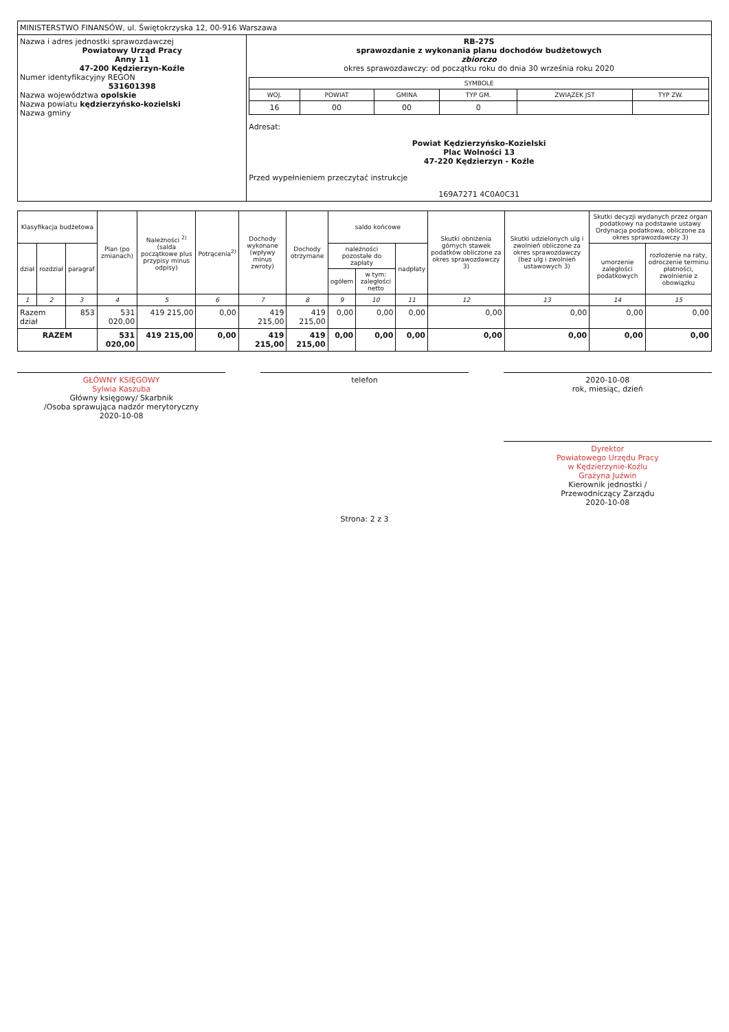| MINISTERSTWO FINANSÓW, ul. Świętokrzyska 12, 00-916 Warszawa | |
| Nazwa i adres jednostki sprawozdawczej Powiatowy Urząd Pracy Anny 11 47-200 Kędzierzyn-Koźle Numer identyfikacyjny REGON 531601398 Nazwa województwa opolskie Nazwa powiatu kędzierzyńsko-kozielski Nazwa gminy | RB-27S sprawozdanie z wykonania planu dochodów budżetowych zbiorczo okres sprawozdawczy: od początku roku do dnia 30 września roku 2020 / SYMBOLE / / / / / / / --- / --- / --- / --- / --- / --- / / WOJ. / POWIAT / GMINA / TYP GM. / ZWIĄZEK JST / TYP ZW. / / 16 / 00 / 00 / 0 / / / Adresat: Powiat Kędzierzyńsko-Kozielski Plac Wolności 13 47-220 Kędzierzyn - Koźle Przed wypełnieniem przeczytać instrukcje 169A7271 4C0A0C31 |
| Klasyfikacja budżetowa | | | Plan (po zmianach) | Należności <sup>2)</sup>(salda początkowe plus przypisy minus odpisy) | Potrącenia<sup>2)</sup> | Dochody wykonane (wpływy minus zwroty) | Dochody otrzymane | saldo końcowe | | | Skutki obniżenia górnych stawek podatków obliczone za okres sprawozdawczy 3) | Skutki udzielonych ulg i zwolnień obliczone za okres sprawozdawczy (bez ulg i zwolnień ustawowych 3) | Skutki decyzji wydanych przez organ podatkowy na podstawie ustawy Ordynacja podatkowa, obliczone za okres sprawozdawczy 3) | |
| --- | --- | --- | --- | --- | --- | --- | --- | --- | --- | --- | --- | --- | --- | --- |
| dział | rozdział | paragraf | | | | | | należności pozostałe do zapłaty | | nadpłaty | | | umorzenie zaległości podatkowych | rozłożenie na raty, odroczenie terminu płatności, zwolnienie z obowiązku |
| | | | | | | | | ogółem | w tym: zaległości netto | | | | | |
| 1 | 2 | 3 | 4 | 5 | 6 | 7 | 8 | 9 | 10 | 11 | 12 | 13 | 14 | 15 |
| Razem dział | | 853 | 531 020,00 | 419 215,00 | 0,00 | 419 215,00 | 419 215,00 | 0,00 | 0,00 | 0,00 | 0,00 | 0,00 | 0,00 | 0,00 |
| RAZEM | | | 531 020,00 | 419 215,00 | 0,00 | 419 215,00 | 419 215,00 | 0,00 | 0,00 | 0,00 | 0,00 | 0,00 | 0,00 | 0,00 |
GŁÓWNY KSIĘGOWY
Sylwia Kaszuba
Główny księgowy/ Skarbnik
/Osoba sprawująca nadzór merytoryczny
2020-10-08
telefon 2020-10-08
rok, miesiąc, dzień
Dyrektor
Powiatowego Urzędu Pracy
w Kędzierzynie-Koźlu
Grażyna Juźwin
Kierownik jednostki /
Przewodniczący Zarządu
2020-10-08
Strona: 2 z 3